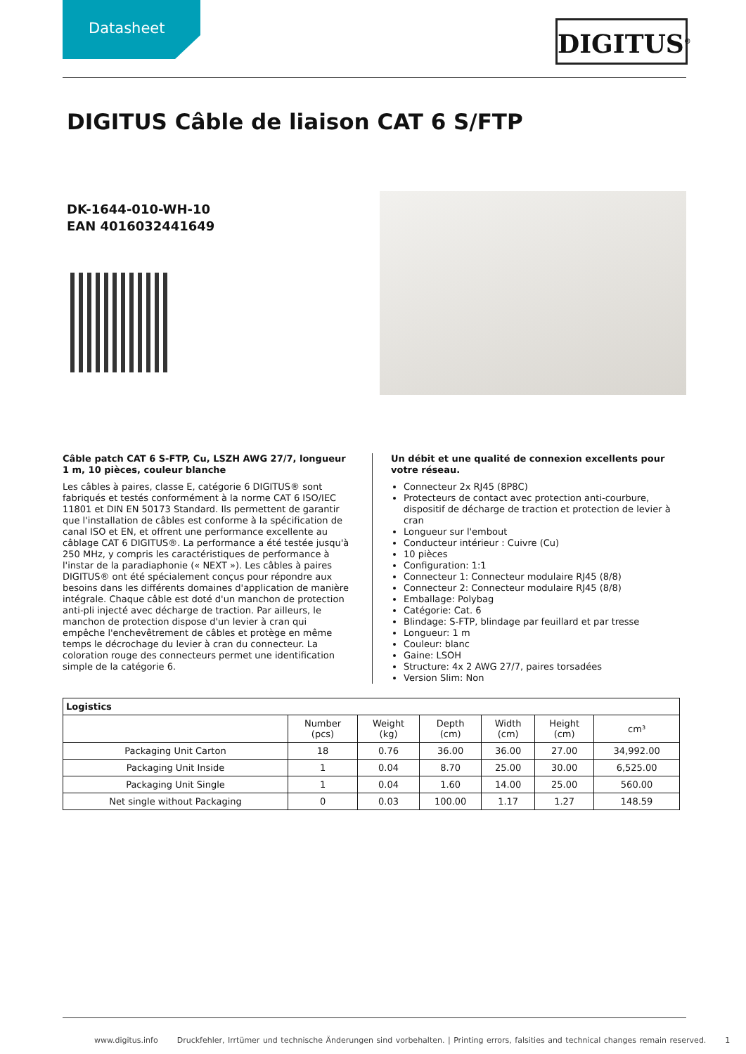Datasheet
DIGITUS<sup>®</sup>
DIGITUS Câble de liaison CAT 6 S/FTP
DK-1644-010-WH-10
EAN 4016032441649
Câble patch CAT 6 S-FTP, Cu, LSZH AWG 27/7, longueur 1 m, 10 pièces, couleur blanche
Les câbles à paires, classe E, catégorie 6 DIGITUS® sont fabriqués et testés conformément à la norme CAT 6 ISO/IEC 11801 et DIN EN 50173 Standard. Ils permettent de garantir que l'installation de câbles est conforme à la spécification de canal ISO et EN, et offrent une performance excellente au câblage CAT 6 DIGITUS®. La performance a été testée jusqu'à 250 MHz, y compris les caractéristiques de performance à l'instar de la paradiaphonie (« NEXT »). Les câbles à paires DIGITUS® ont été spécialement conçus pour répondre aux besoins dans les différents domaines d'application de manière intégrale. Chaque câble est doté d'un manchon de protection anti-pli injecté avec décharge de traction. Par ailleurs, le manchon de protection dispose d'un levier à cran qui empêche l'enchevêtrement de câbles et protège en même temps le décrochage du levier à cran du connecteur. La coloration rouge des connecteurs permet une identification simple de la catégorie 6.
Un débit et une qualité de connexion excellents pour votre réseau.
Connecteur 2x RJ45 (8P8C)
Protecteurs de contact avec protection anti-courbure, dispositif de décharge de traction et protection de levier à cran
Longueur sur l'embout
Conducteur intérieur : Cuivre (Cu)
10 pièces
Configuration: 1:1
Connecteur 1: Connecteur modulaire RJ45 (8/8)
Connecteur 2: Connecteur modulaire RJ45 (8/8)
Emballage: Polybag
Catégorie: Cat. 6
Blindage: S-FTP, blindage par feuillard et par tresse
Longueur: 1 m
Couleur: blanc
Gaine: LSOH
Structure: 4x 2 AWG 27/7, paires torsadées
Version Slim: Non
| Logistics | | | | | | |
| --- | --- | --- | --- | --- | --- | --- |
| | Number (pcs) | Weight (kg) | Depth (cm) | Width (cm) | Height (cm) | cm³ |
| Packaging Unit Carton | 18 | 0.76 | 36.00 | 36.00 | 27.00 | 34,992.00 |
| Packaging Unit Inside | 1 | 0.04 | 8.70 | 25.00 | 30.00 | 6,525.00 |
| Packaging Unit Single | 1 | 0.04 | 1.60 | 14.00 | 25.00 | 560.00 |
| Net single without Packaging | 0 | 0.03 | 100.00 | 1.17 | 1.27 | 148.59 |
www.digitus.info Druckfehler, Irrtümer und technische Änderungen sind vorbehalten. | Printing errors, falsities and technical changes remain reserved. 1